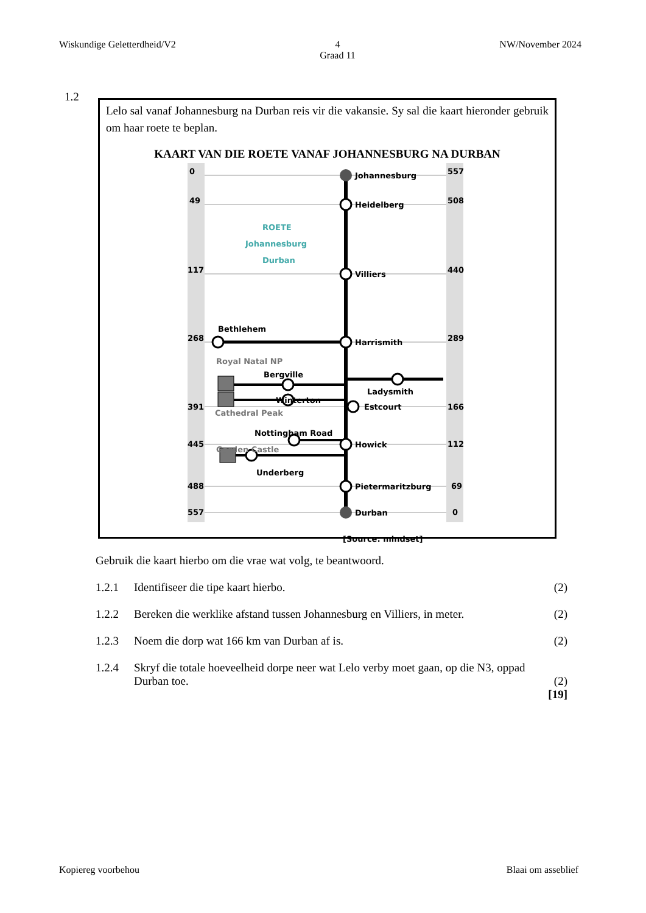Wiskundige Geletterdheid/V2 4
Graad 11 NW/November 2024
1.2
Lelo sal vanaf Johannesburg na Durban reis vir die vakansie. Sy sal die kaart hieronder gebruik om haar roete te beplan.
KAART VAN DIE ROETE VANAF JOHANNESBURG NA DURBAN
0
49
117
268
391
445
488
557
557
508
440
289
166
112
69
0
Johannesburg
Heidelberg
Villiers
Harrismith
Estcourt
Howick
Pietermaritzburg
Durban
Bethlehem
Royal Natal NP
Bergville
Winterton
Cathedral Peak
Nottingham Road
Garden Castle
Underberg
Ladysmith
ROETE
Johannesburg
Durban
[Source: mindset]
Gebruik die kaart hierbo om die vrae wat volg, te beantwoord.
1.2.1 Identifiseer die tipe kaart hierbo. (2)
1.2.2 Bereken die werklike afstand tussen Johannesburg en Villiers, in meter. (2)
1.2.3 Noem die dorp wat 166 km van Durban af is. (2)
1.2.4 Skryf die totale hoeveelheid dorpe neer wat Lelo verby moet gaan, op die N3, oppad Durban toe. (2)
[19]
Kopiereg voorbehou Blaai om asseblief